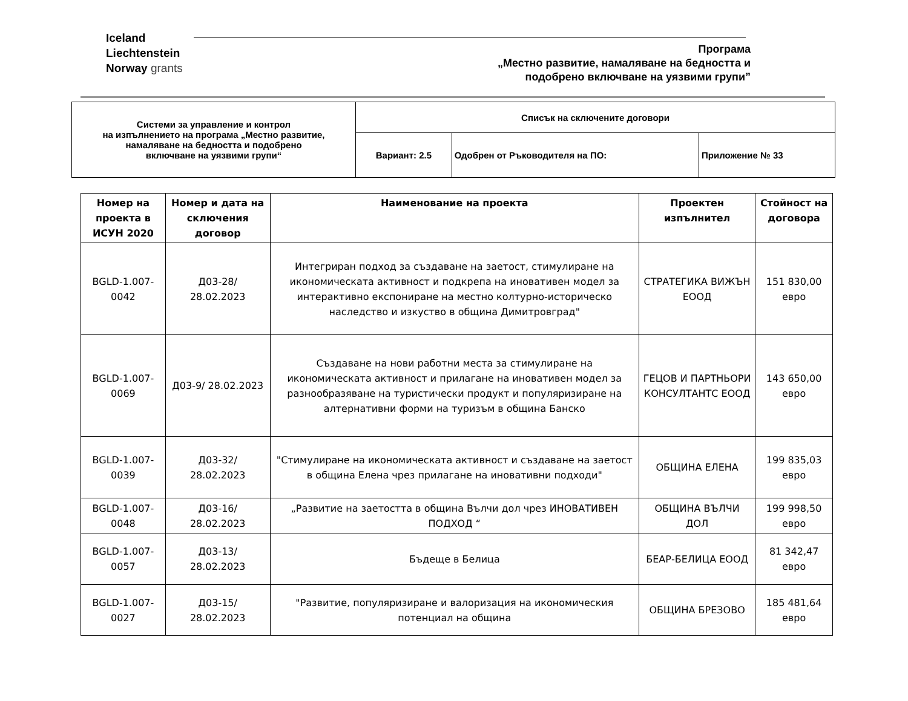Iceland
Liechtenstein
Norway grants
Програма
„Местно развитие, намаляване на бедността и
подобрено включване на уязвими групи”
| Системи за управление и контрол на изпълнението на програма „Местно развитие, намаляване на бедността и подобрено включване на уязвими групи“ | Списък на сключените договори | | |
| | Вариант: 2.5 | Одобрен от Ръководителя на ПО: | Приложение № 33 |
| Номер на проекта в ИСУН 2020 | Номер и дата на сключения договор | Наименование на проекта | Проектен изпълнител | Стойност на договора |
| --- | --- | --- | --- | --- |
| BGLD-1.007-0042 | Д03-28/ 28.02.2023 | Интегриран подход за създаване на заетост, стимулиране на икономическата активност и подкрепа на иновативен модел за интерактивно експониране на местно колтурно-историческо наследство и изкуство в община Димитровград" | СТРАТЕГИКА ВИЖЪН ЕООД | 151 830,00 евро |
| BGLD-1.007-0069 | Д03-9/ 28.02.2023 | Създаване на нови работни места за стимулиране на икономическата активност и прилагане на иновативен модел за разнообразяване на туристически продукт и популяризиране на алтернативни форми на туризъм в община Банско | ГЕЦОВ И ПАРТНЬОРИ КОНСУЛТАНТС ЕООД | 143 650,00 евро |
| BGLD-1.007-0039 | Д03-32/ 28.02.2023 | "Стимулиране на икономическата активност и създаване на заетост в община Елена чрез прилагане на иновативни подходи" | ОБЩИНА ЕЛЕНА | 199 835,03 евро |
| BGLD-1.007-0048 | Д03-16/ 28.02.2023 | „Развитие на заетостта в община Вълчи дол чрез ИНОВАТИВЕН ПОДХОД “ | ОБЩИНА ВЪЛЧИ ДОЛ | 199 998,50 евро |
| BGLD-1.007-0057 | Д03-13/ 28.02.2023 | Бъдеще в Белица | БЕАР-БЕЛИЦА ЕООД | 81 342,47 евро |
| BGLD-1.007-0027 | Д03-15/ 28.02.2023 | "Развитие, популяризиране и валоризация на икономическия потенциал на община | ОБЩИНА БРЕЗОВО | 185 481,64 евро |